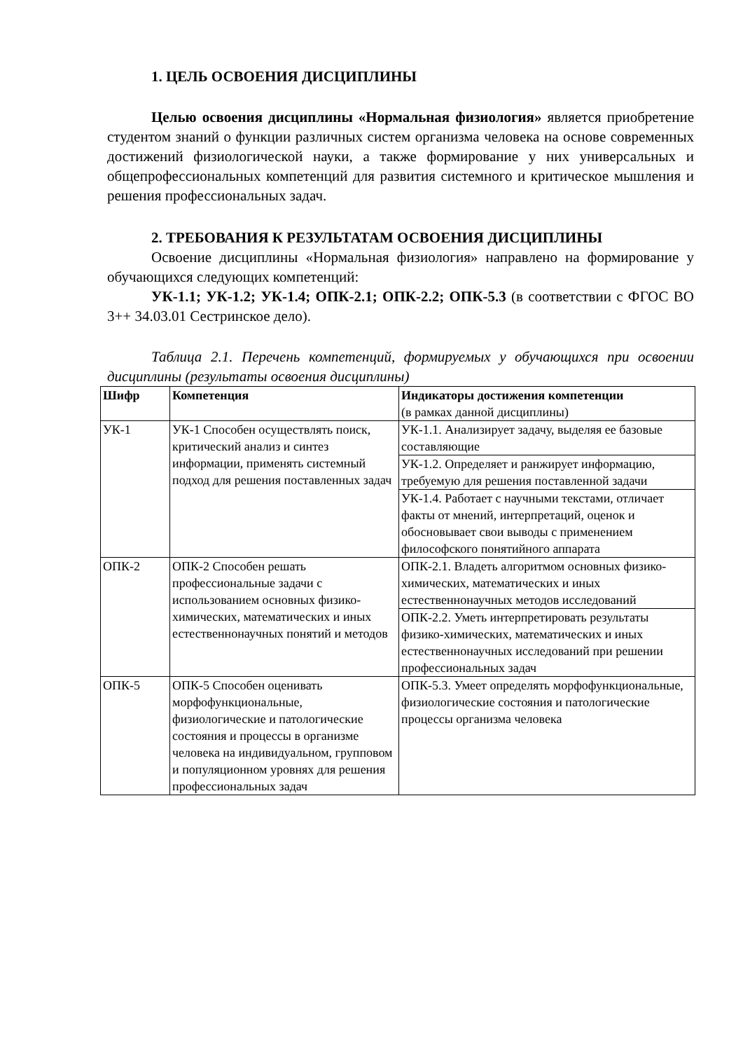1. ЦЕЛЬ ОСВОЕНИЯ ДИСЦИПЛИНЫ
Целью освоения дисциплины «Нормальная физиология» является приобретение студентом знаний о функции различных систем организма человека на основе современных достижений физиологической науки, а также формирование у них универсальных и общепрофессиональных компетенций для развития системного и критическое мышления и решения профессиональных задач.
2. ТРЕБОВАНИЯ К РЕЗУЛЬТАТАМ ОСВОЕНИЯ ДИСЦИПЛИНЫ
Освоение дисциплины «Нормальная физиология» направлено на формирование у обучающихся следующих компетенций:
УК-1.1; УК-1.2; УК-1.4; ОПК-2.1; ОПК-2.2; ОПК-5.3 (в соответствии с ФГОС ВО 3++ 34.03.01 Сестринское дело).
Таблица 2.1. Перечень компетенций, формируемых у обучающихся при освоении дисциплины (результаты освоения дисциплины)
| Шифр | Компетенция | Индикаторы достижения компетенции (в рамках данной дисциплины) |
| --- | --- | --- |
| УК-1 | УК-1 Способен осуществлять поиск, критический анализ и синтез информации, применять системный подход для решения поставленных задач | УК-1.1. Анализирует задачу, выделяя ее базовые составляющие |
| | | УК-1.2. Определяет и ранжирует информацию, требуемую для решения поставленной задачи |
| | | УК-1.4. Работает с научными текстами, отличает факты от мнений, интерпретаций, оценок и обосновывает свои выводы с применением философского понятийного аппарата |
| ОПК-2 | ОПК-2 Способен решать профессиональные задачи с использованием основных физико-химических, математических и иных естественнонаучных понятий и методов | ОПК-2.1. Владеть алгоритмом основных физико-химических, математических и иных естественнонаучных методов исследований |
| | | ОПК-2.2. Уметь интерпретировать результаты физико-химических, математических и иных естественнонаучных исследований при решении профессиональных задач |
| ОПК-5 | ОПК-5 Способен оценивать морфофункциональные, физиологические и патологические состояния и процессы в организме человека на индивидуальном, групповом и популяционном уровнях для решения профессиональных задач | ОПК-5.3. Умеет определять морфофункциональные, физиологические состояния и патологические процессы организма человека |